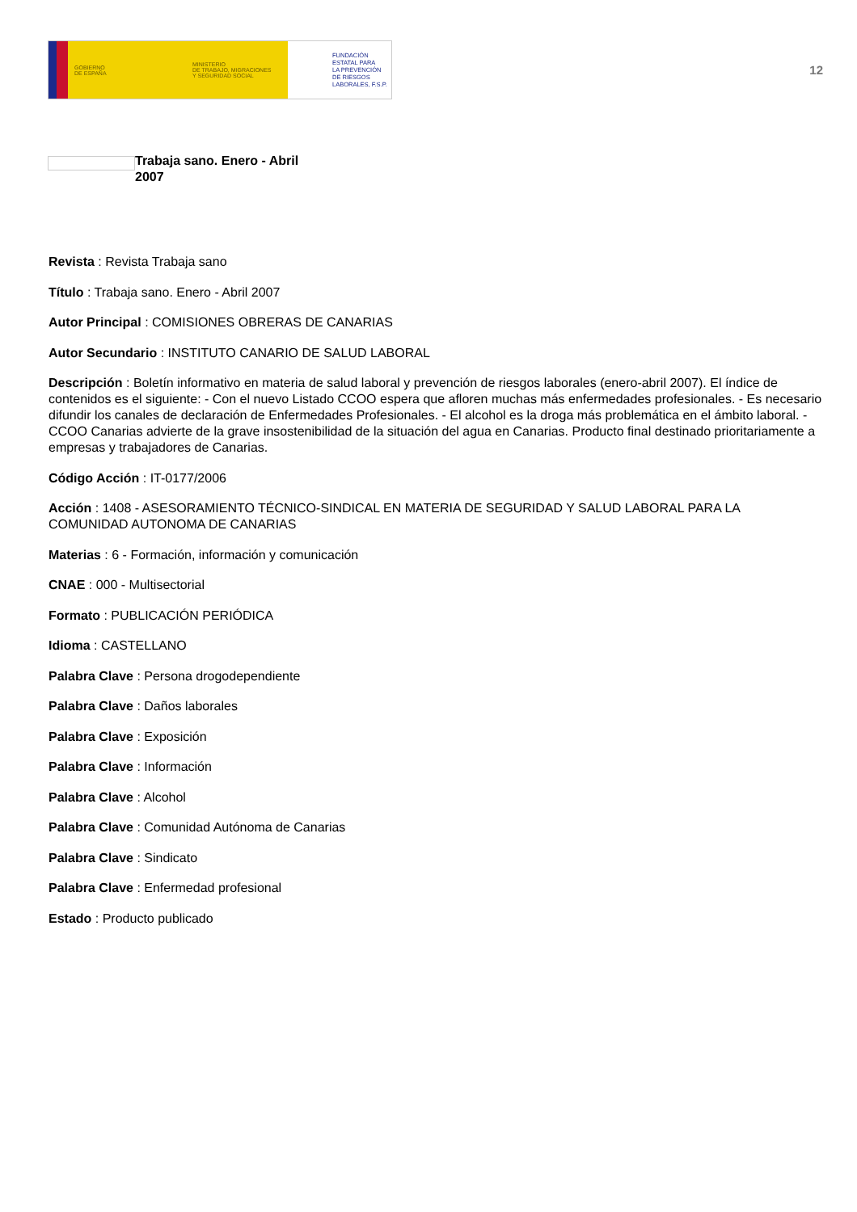GOBIERNO
DE ESPAÑA
MINISTERIO
DE TRABAJO, MIGRACIONES
Y SEGURIDAD SOCIAL
FUNDACIÓN
ESTATAL PARA
LA PREVENCIÓN
DE RIESGOS
LABORALES, F.S.P.
12
Trabaja sano. Enero - Abril 2007
Revista : Revista Trabaja sano
Título : Trabaja sano. Enero - Abril 2007
Autor Principal : COMISIONES OBRERAS DE CANARIAS
Autor Secundario : INSTITUTO CANARIO DE SALUD LABORAL
Descripción : Boletín informativo en materia de salud laboral y prevención de riesgos laborales (enero-abril 2007). El índice de contenidos es el siguiente: - Con el nuevo Listado CCOO espera que afloren muchas más enfermedades profesionales. - Es necesario difundir los canales de declaración de Enfermedades Profesionales. - El alcohol es la droga más problemática en el ámbito laboral. - CCOO Canarias advierte de la grave insostenibilidad de la situación del agua en Canarias. Producto final destinado prioritariamente a empresas y trabajadores de Canarias.
Código Acción : IT-0177/2006
Acción : 1408 - ASESORAMIENTO TÉCNICO-SINDICAL EN MATERIA DE SEGURIDAD Y SALUD LABORAL PARA LA COMUNIDAD AUTONOMA DE CANARIAS
Materias : 6 - Formación, información y comunicación
CNAE : 000 - Multisectorial
Formato : PUBLICACIÓN PERIÓDICA
Idioma : CASTELLANO
Palabra Clave : Persona drogodependiente
Palabra Clave : Daños laborales
Palabra Clave : Exposición
Palabra Clave : Información
Palabra Clave : Alcohol
Palabra Clave : Comunidad Autónoma de Canarias
Palabra Clave : Sindicato
Palabra Clave : Enfermedad profesional
Estado : Producto publicado